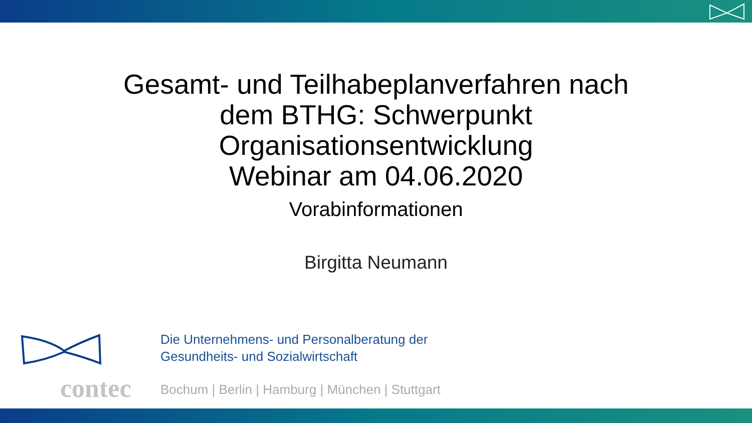Gesamt- und Teilhabeplanverfahren nach
dem BTHG: Schwerpunkt
Organisationsentwicklung
Webinar am 04.06.2020
Vorabinformationen
Birgitta Neumann
contec
Die Unternehmens- und Personalberatung der
Gesundheits- und Sozialwirtschaft
Bochum | Berlin | Hamburg | München | Stuttgart